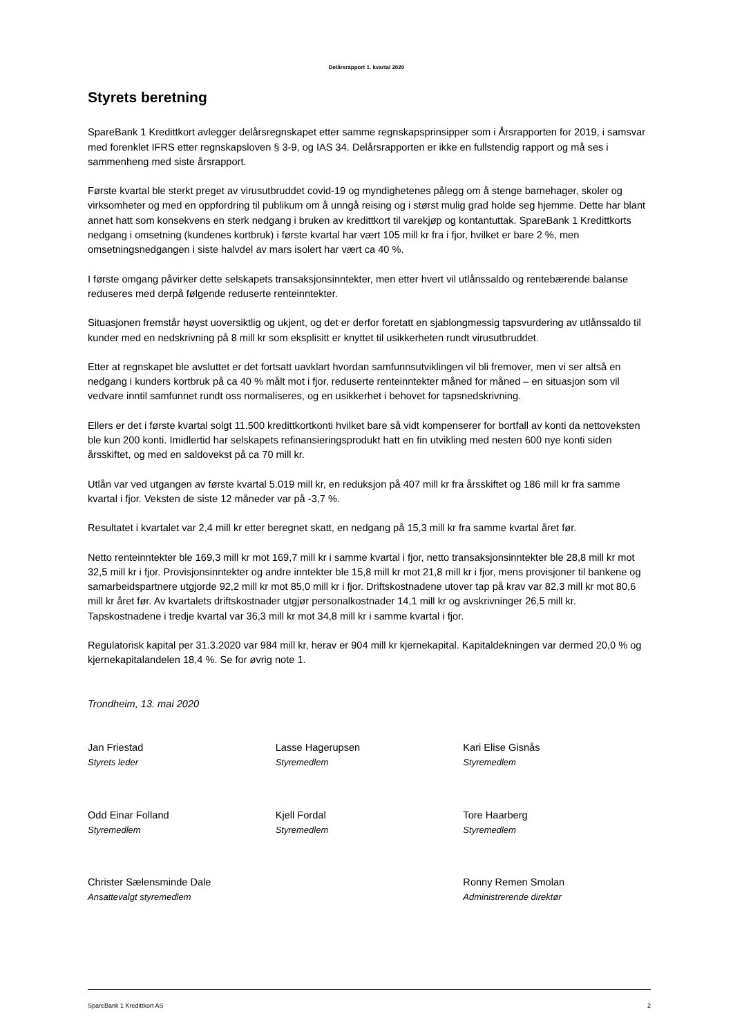Delårsrapport 1. kvartal 2020
Styrets beretning
SpareBank 1 Kredittkort avlegger delårsregnskapet etter samme regnskapsprinsipper som i Årsrapporten for 2019, i samsvar med forenklet IFRS etter regnskapsloven § 3-9, og IAS 34. Delårsrapporten er ikke en fullstendig rapport og må ses i sammenheng med siste årsrapport.
Første kvartal ble sterkt preget av virusutbruddet covid-19 og myndighetenes pålegg om å stenge barnehager, skoler og virksomheter og med en oppfordring til publikum om å unngå reising og i størst mulig grad holde seg hjemme. Dette har blant annet hatt som konsekvens en sterk nedgang i bruken av kredittkort til varekjøp og kontantuttak. SpareBank 1 Kredittkorts nedgang i omsetning (kundenes kortbruk) i første kvartal har vært 105 mill kr fra i fjor, hvilket er bare 2 %, men omsetningsnedgangen i siste halvdel av mars isolert har vært ca 40 %.
I første omgang påvirker dette selskapets transaksjonsinntekter, men etter hvert vil utlånssaldo og rentebærende balanse reduseres med derpå følgende reduserte renteinntekter.
Situasjonen fremstår høyst uoversiktlig og ukjent, og det er derfor foretatt en sjablongmessig tapsvurdering av utlånssaldo til kunder med en nedskrivning på 8 mill kr som eksplisitt er knyttet til usikkerheten rundt virusutbruddet.
Etter at regnskapet ble avsluttet er det fortsatt uavklart hvordan samfunnsutviklingen vil bli fremover, men vi ser altså en nedgang i kunders kortbruk på ca 40 % målt mot i fjor, reduserte renteinntekter måned for måned – en situasjon som vil vedvare inntil samfunnet rundt oss normaliseres, og en usikkerhet i behovet for tapsnedskrivning.
Ellers er det i første kvartal solgt 11.500 kredittkortkonti hvilket bare så vidt kompenserer for bortfall av konti da nettoveksten ble kun 200 konti. Imidlertid har selskapets refinansieringsprodukt hatt en fin utvikling med nesten 600 nye konti siden årsskiftet, og med en saldovekst på ca 70 mill kr.
Utlån var ved utgangen av første kvartal 5.019 mill kr, en reduksjon på 407 mill kr fra årsskiftet og 186 mill kr fra samme kvartal i fjor. Veksten de siste 12 måneder var på -3,7 %.
Resultatet i kvartalet var 2,4 mill kr etter beregnet skatt, en nedgang på 15,3 mill kr fra samme kvartal året før.
Netto renteinntekter ble 169,3 mill kr mot 169,7 mill kr i samme kvartal i fjor, netto transaksjonsinntekter ble 28,8 mill kr mot 32,5 mill kr i fjor. Provisjonsinntekter og andre inntekter ble 15,8 mill kr mot 21,8 mill kr i fjor, mens provisjoner til bankene og samarbeidspartnere utgjorde 92,2 mill kr mot 85,0 mill kr i fjor. Driftskostnadene utover tap på krav var 82,3 mill kr mot 80,6 mill kr året før. Av kvartalets driftskostnader utgjør personalkostnader 14,1 mill kr og avskrivninger 26,5 mill kr. Tapskostnadene i tredje kvartal var 36,3 mill kr mot 34,8 mill kr i samme kvartal i fjor.
Regulatorisk kapital per 31.3.2020 var 984 mill kr, herav er 904 mill kr kjernekapital. Kapitaldekningen var dermed 20,0 % og kjernekapitalandelen 18,4 %. Se for øvrig note 1.
Trondheim, 13. mai 2020
Jan Friestad
Styrets leder
Lasse Hagerupsen
Styremedlem
Kari Elise Gisnås
Styremedlem
Odd Einar Folland
Styremedlem
Kjell Fordal
Styremedlem
Tore Haarberg
Styremedlem
Christer Sælensminde Dale
Ansattevalgt styremedlem
Ronny Remen Smolan
Administrerende direktør
SpareBank 1 Kredittkort AS 2